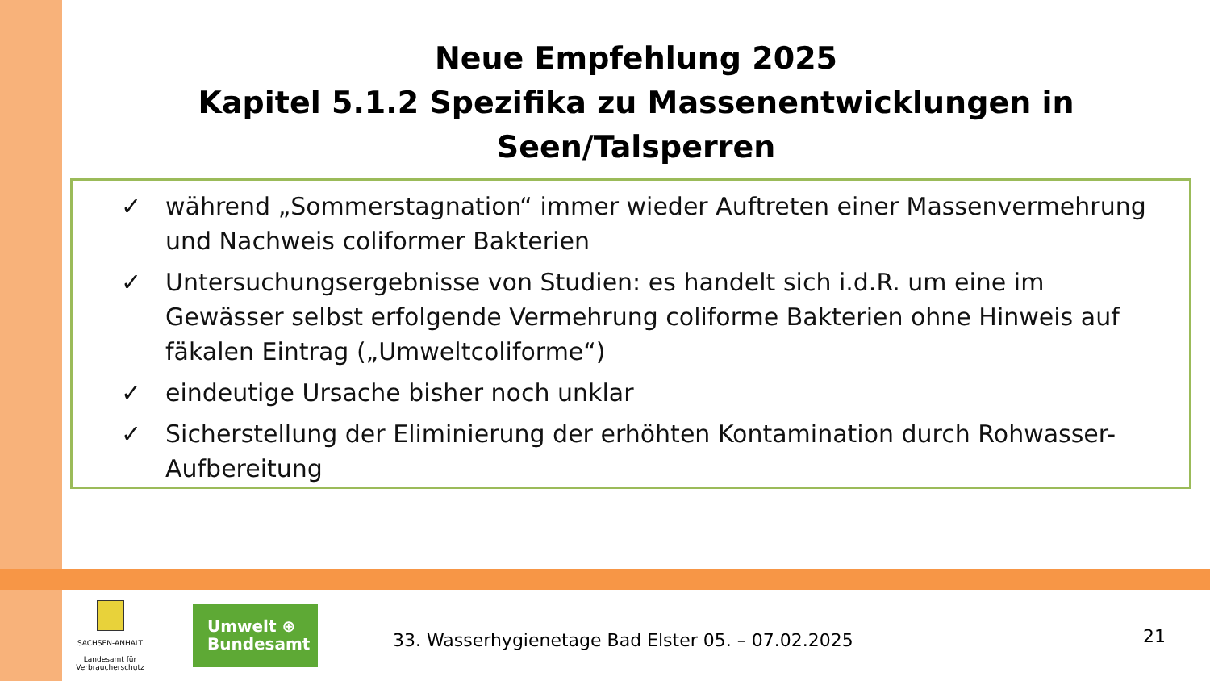Neue Empfehlung 2025
Kapitel 5.1.2 Spezifika zu Massenentwicklungen in Seen/Talsperren
✓ während „Sommerstagnation“ immer wieder Auftreten einer Massenvermehrung und Nachweis coliformer Bakterien
✓ Untersuchungsergebnisse von Studien: es handelt sich i.d.R. um eine im Gewässer selbst erfolgende Vermehrung coliforme Bakterien ohne Hinweis auf fäkalen Eintrag („Umweltcoliforme“)
✓ eindeutige Ursache bisher noch unklar
✓ Sicherstellung der Eliminierung der erhöhten Kontamination durch Rohwasser-Aufbereitung
SACHSEN-ANHALT
Landesamt für Verbraucherschutz
Umwelt ⊕
Bundesamt
33. Wasserhygienetage Bad Elster 05. – 07.02.2025
21